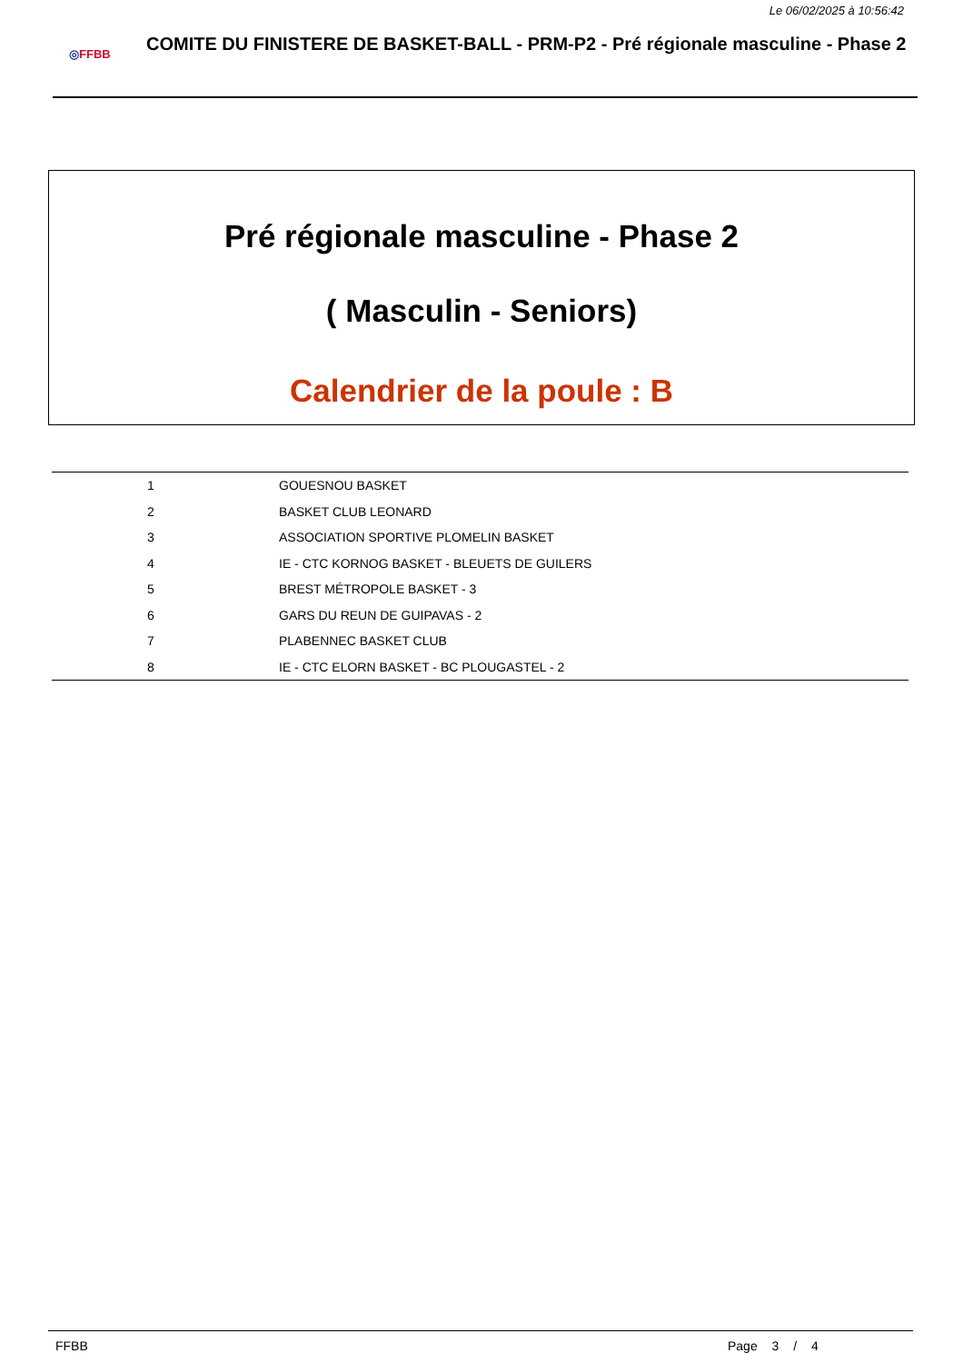Le 06/02/2025 à 10:56:42
◎FFBB
COMITE DU FINISTERE DE BASKET-BALL - PRM-P2 - Pré régionale masculine - Phase 2
Pré régionale masculine - Phase 2
( Masculin - Seniors)
Calendrier de la poule : B
| 1 | GOUESNOU BASKET |
| 2 | BASKET CLUB LEONARD |
| 3 | ASSOCIATION SPORTIVE PLOMELIN BASKET |
| 4 | IE - CTC KORNOG BASKET - BLEUETS DE GUILERS |
| 5 | BREST MÉTROPOLE BASKET - 3 |
| 6 | GARS DU REUN DE GUIPAVAS - 2 |
| 7 | PLABENNEC BASKET CLUB |
| 8 | IE - CTC ELORN BASKET - BC PLOUGASTEL - 2 |
FFBB Page 3 / 4